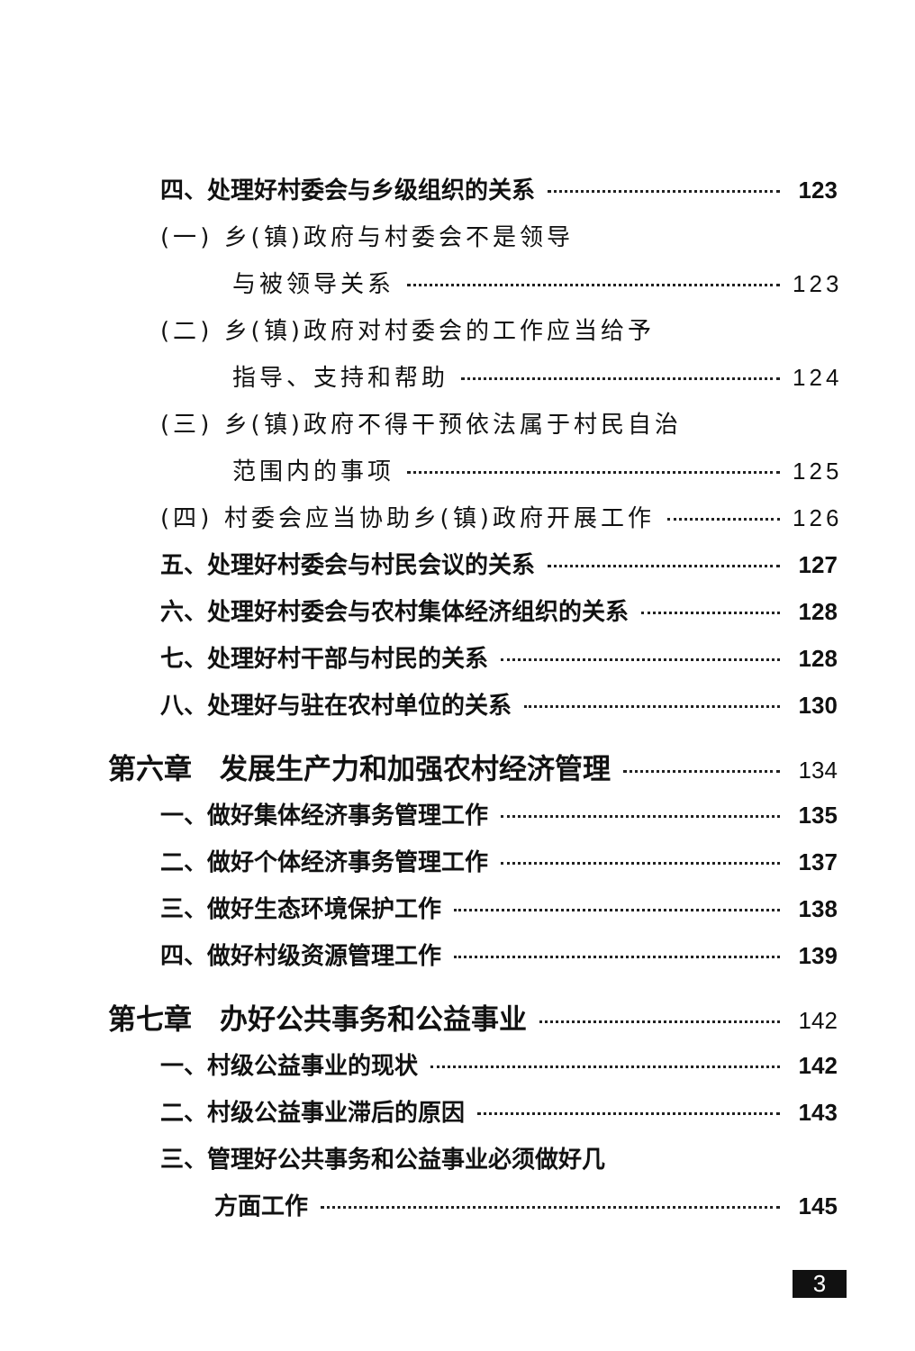四、处理好村委会与乡级组织的关系 123
(一) 乡(镇)政府与村委会不是领导
与被领导关系 123
(二) 乡(镇)政府对村委会的工作应当给予
指导、支持和帮助 124
(三) 乡(镇)政府不得干预依法属于村民自治
范围内的事项 125
(四) 村委会应当协助乡(镇)政府开展工作 126
五、处理好村委会与村民会议的关系 127
六、处理好村委会与农村集体经济组织的关系 128
七、处理好村干部与村民的关系 128
八、处理好与驻在农村单位的关系 130
第六章　发展生产力和加强农村经济管理 134
一、做好集体经济事务管理工作 135
二、做好个体经济事务管理工作 137
三、做好生态环境保护工作 138
四、做好村级资源管理工作 139
第七章　办好公共事务和公益事业 142
一、村级公益事业的现状 142
二、村级公益事业滞后的原因 143
三、管理好公共事务和公益事业必须做好几
方面工作 145
3